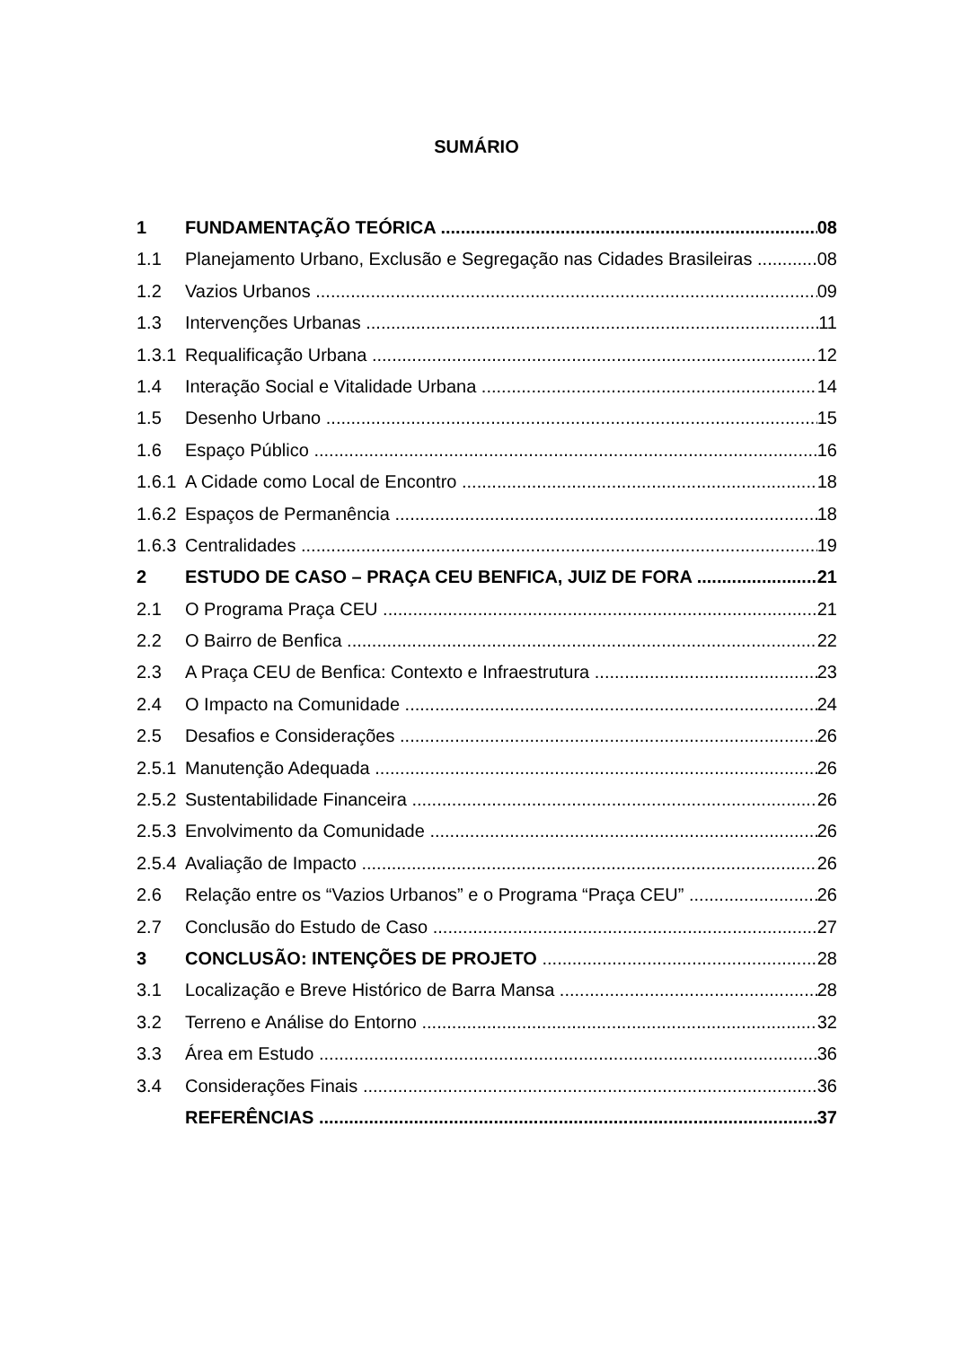SUMÁRIO
1 FUNDAMENTAÇÃO TEÓRICA 08
1.1 Planejamento Urbano, Exclusão e Segregação nas Cidades Brasileiras 08
1.2 Vazios Urbanos 09
1.3 Intervenções Urbanas 11
1.3.1 Requalificação Urbana 12
1.4 Interação Social e Vitalidade Urbana 14
1.5 Desenho Urbano 15
1.6 Espaço Público 16
1.6.1 A Cidade como Local de Encontro 18
1.6.2 Espaços de Permanência 18
1.6.3 Centralidades 19
2 ESTUDO DE CASO – PRAÇA CEU BENFICA, JUIZ DE FORA 21
2.1 O Programa Praça CEU 21
2.2 O Bairro de Benfica 22
2.3 A Praça CEU de Benfica: Contexto e Infraestrutura 23
2.4 O Impacto na Comunidade 24
2.5 Desafios e Considerações 26
2.5.1 Manutenção Adequada 26
2.5.2 Sustentabilidade Financeira 26
2.5.3 Envolvimento da Comunidade 26
2.5.4 Avaliação de Impacto 26
2.6 Relação entre os “Vazios Urbanos” e o Programa “Praça CEU” 26
2.7 Conclusão do Estudo de Caso 27
3 CONCLUSÃO: INTENÇÕES DE PROJETO 28
3.1 Localização e Breve Histórico de Barra Mansa 28
3.2 Terreno e Análise do Entorno 32
3.3 Área em Estudo 36
3.4 Considerações Finais 36
REFERÊNCIAS 37